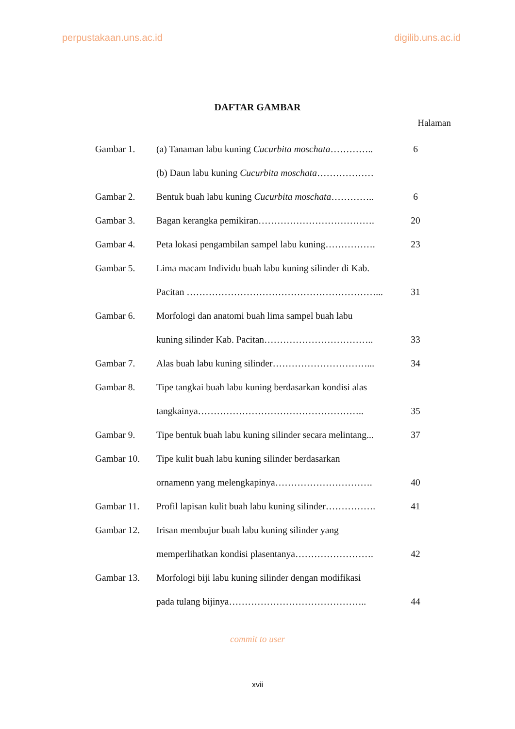perpustakaan.uns.ac.id digilib.uns.ac.id
DAFTAR GAMBAR
Halaman
| Gambar 1. | (a) Tanaman labu kuning Cucurbita moschata ………….. | 6 |
| | (b) Daun labu kuning Cucurbita moschata ……………… | |
| Gambar 2. | Bentuk buah labu kuning Cucurbita moschata ………….. | 6 |
| Gambar 3. | Bagan kerangka pemikiran………………………………. | 20 |
| Gambar 4. | Peta lokasi pengambilan sampel labu kuning……………. | 23 |
| Gambar 5. | Lima macam Individu buah labu kuning silinder di Kab. | |
| | Pacitan ……………………………………………………... | 31 |
| Gambar 6. | Morfologi dan anatomi buah lima sampel buah labu | |
| | kuning silinder Kab. Pacitan…………………………….. | 33 |
| Gambar 7. | Alas buah labu kuning silinder…………………………... | 34 |
| Gambar 8. | Tipe tangkai buah labu kuning berdasarkan kondisi alas | |
| | tangkainya…………………………………………….. | 35 |
| Gambar 9. | Tipe bentuk buah labu kuning silinder secara melintang... | 37 |
| Gambar 10. | Tipe kulit buah labu kuning silinder berdasarkan | |
| | ornamenn yang melengkapinya…………………………. | 40 |
| Gambar 11. | Profil lapisan kulit buah labu kuning silinder……………. | 41 |
| Gambar 12. | Irisan membujur buah labu kuning silinder yang | |
| | memperlihatkan kondisi plasentanya……………………. | 42 |
| Gambar 13. | Morfologi biji labu kuning silinder dengan modifikasi | |
| | pada tulang bijinya…………………………………….. | 44 |
commit to user
xvii